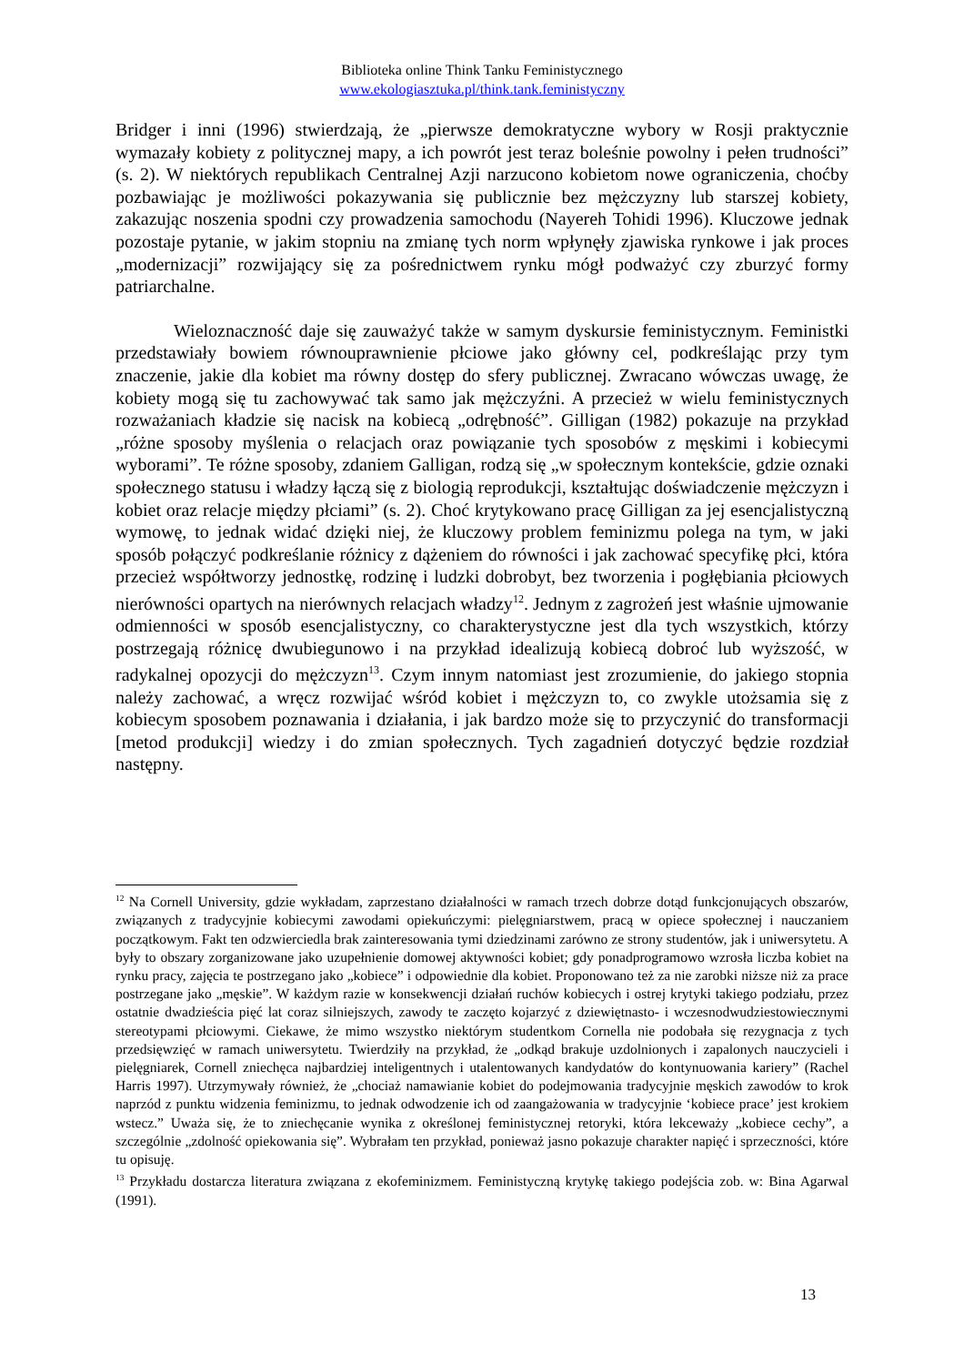Biblioteka online Think Tanku Feministycznego
www.ekologiasztuka.pl/think.tank.feministyczny
Bridger i inni (1996) stwierdzają, że „pierwsze demokratyczne wybory w Rosji praktycznie wymazały kobiety z politycznej mapy, a ich powrót jest teraz boleśnie powolny i pełen trudności” (s. 2). W niektórych republikach Centralnej Azji narzucono kobietom nowe ograniczenia, choćby pozbawiając je możliwości pokazywania się publicznie bez mężczyzny lub starszej kobiety, zakazując noszenia spodni czy prowadzenia samochodu (Nayereh Tohidi 1996). Kluczowe jednak pozostaje pytanie, w jakim stopniu na zmianę tych norm wpłynęły zjawiska rynkowe i jak proces „modernizacji” rozwijający się za pośrednictwem rynku mógł podważyć czy zburzyć formy patriarchalne.
Wieloznaczność daje się zauważyć także w samym dyskursie feministycznym. Feministki przedstawiały bowiem równouprawnienie płciowe jako główny cel, podkreślając przy tym znaczenie, jakie dla kobiet ma równy dostęp do sfery publicznej. Zwracano wówczas uwagę, że kobiety mogą się tu zachowywać tak samo jak mężczyźni. A przecież w wielu feministycznych rozważaniach kładzie się nacisk na kobiecą „odrębność”. Gilligan (1982) pokazuje na przykład „różne sposoby myślenia o relacjach oraz powiązanie tych sposobów z męskimi i kobiecymi wyborami”. Te różne sposoby, zdaniem Galligan, rodzą się „w społecznym kontekście, gdzie oznaki społecznego statusu i władzy łączą się z biologią reprodukcji, kształtując doświadczenie mężczyzn i kobiet oraz relacje między płciami” (s. 2). Choć krytykowano pracę Gilligan za jej esencjalistyczną wymowę, to jednak widać dzięki niej, że kluczowy problem feminizmu polega na tym, w jaki sposób połączyć podkreślanie różnicy z dążeniem do równości i jak zachować specyfikę płci, która przecież współtworzy jednostkę, rodzinę i ludzki dobrobyt, bez tworzenia i pogłębiania płciowych nierówności opartych na nierównych relacjach władzy<sup>12</sup>. Jednym z zagrożeń jest właśnie ujmowanie odmienności w sposób esencjalistyczny, co charakterystyczne jest dla tych wszystkich, którzy postrzegają różnicę dwubiegunowo i na przykład idealizują kobiecą dobroć lub wyższość, w radykalnej opozycji do mężczyzn<sup>13</sup>. Czym innym natomiast jest zrozumienie, do jakiego stopnia należy zachować, a wręcz rozwijać wśród kobiet i mężczyzn to, co zwykle utożsamia się z kobiecym sposobem poznawania i działania, i jak bardzo może się to przyczynić do transformacji [metod produkcji] wiedzy i do zmian społecznych. Tych zagadnień dotyczyć będzie rozdział następny.
<sup>12</sup> Na Cornell University, gdzie wykładam, zaprzestano działalności w ramach trzech dobrze dotąd funkcjonujących obszarów, związanych z tradycyjnie kobiecymi zawodami opiekuńczymi: pielęgniarstwem, pracą w opiece społecznej i nauczaniem początkowym. Fakt ten odzwierciedla brak zainteresowania tymi dziedzinami zarówno ze strony studentów, jak i uniwersytetu. A były to obszary zorganizowane jako uzupełnienie domowej aktywności kobiet; gdy ponadprogramowo wzrosła liczba kobiet na rynku pracy, zajęcia te postrzegano jako „kobiece” i odpowiednie dla kobiet. Proponowano też za nie zarobki niższe niż za prace postrzegane jako „męskie”. W każdym razie w konsekwencji działań ruchów kobiecych i ostrej krytyki takiego podziału, przez ostatnie dwadzieścia pięć lat coraz silniejszych, zawody te zaczęto kojarzyć z dziewiętnasto- i wczesnodwudziestowiecznymi stereotypami płciowymi. Ciekawe, że mimo wszystko niektórym studentkom Cornella nie podobała się rezygnacja z tych przedsięwzięć w ramach uniwersytetu. Twierdziły na przykład, że „odkąd brakuje uzdolnionych i zapalonych nauczycieli i pielęgniarek, Cornell zniechęca najbardziej inteligentnych i utalentowanych kandydatów do kontynuowania kariery” (Rachel Harris 1997). Utrzymywały również, że „chociaż namawianie kobiet do podejmowania tradycyjnie męskich zawodów to krok naprzód z punktu widzenia feminizmu, to jednak odwodzenie ich od zaangażowania w tradycyjnie ‘kobiece prace’ jest krokiem wstecz.” Uważa się, że to zniechęcanie wynika z określonej feministycznej retoryki, która lekceważy „kobiece cechy”, a szczególnie „zdolność opiekowania się”. Wybrałam ten przykład, ponieważ jasno pokazuje charakter napięć i sprzeczności, które tu opisuję.
<sup>13</sup> Przykładu dostarcza literatura związana z ekofeminizmem. Feministyczną krytykę takiego podejścia zob. w: Bina Agarwal (1991).
13